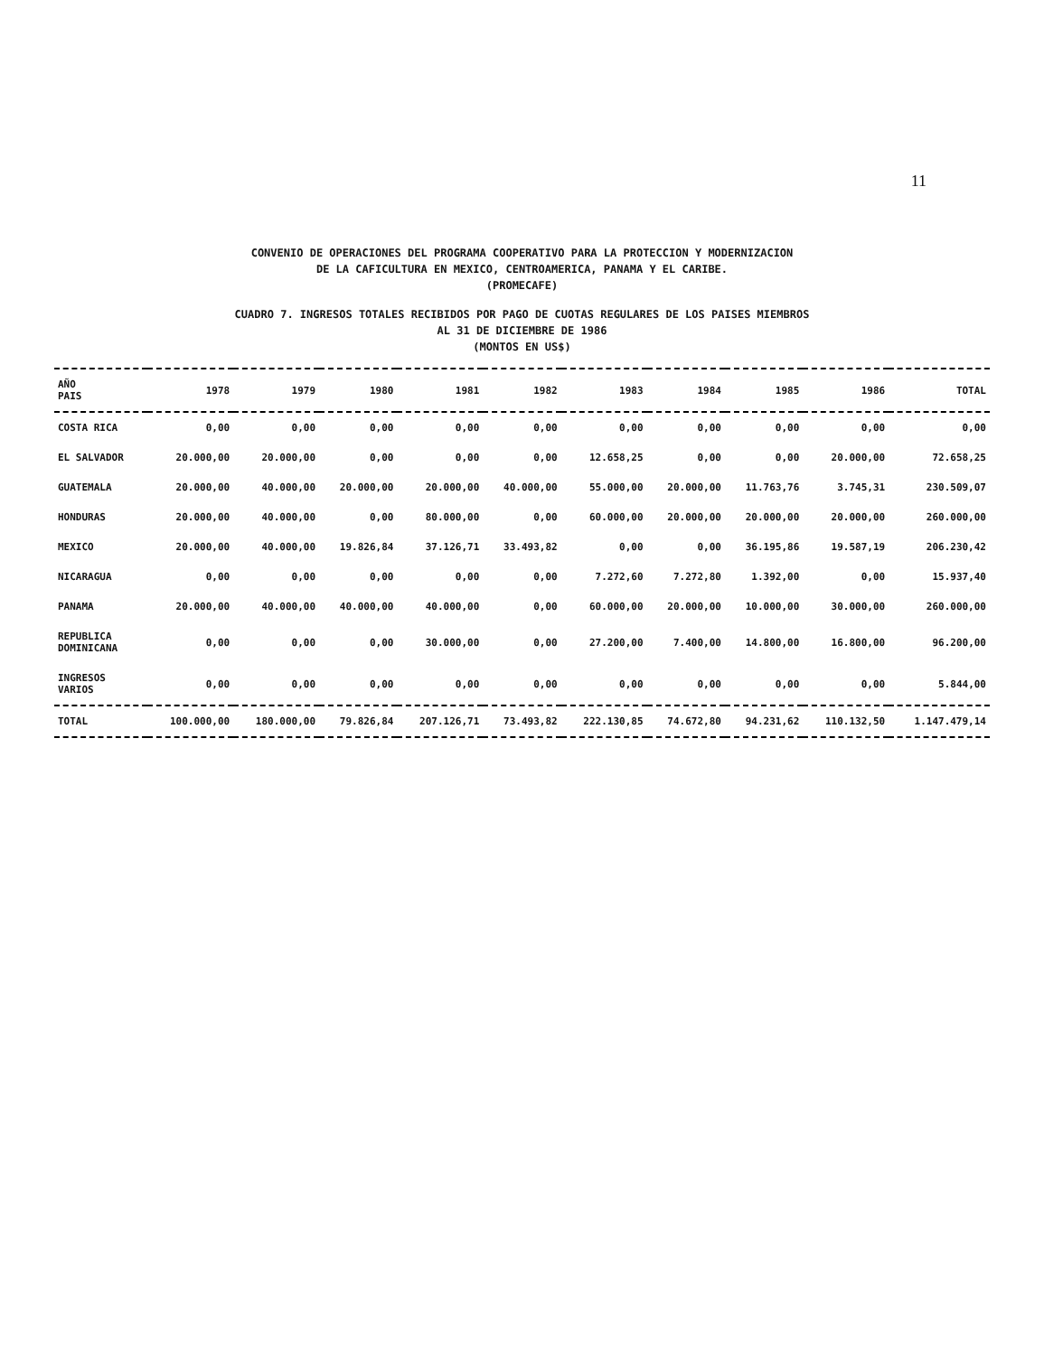11
CONVENIO DE OPERACIONES DEL PROGRAMA COOPERATIVO PARA LA PROTECCION Y MODERNIZACION
DE LA CAFICULTURA EN MEXICO, CENTROAMERICA, PANAMA Y EL CARIBE.
(PROMECAFE)
CUADRO 7. INGRESOS TOTALES RECIBIDOS POR PAGO DE CUOTAS REGULARES DE LOS PAISES MIEMBROS
AL 31 DE DICIEMBRE DE 1986
(MONTOS EN US$)
| AÑO PAIS | 1978 | 1979 | 1980 | 1981 | 1982 | 1983 | 1984 | 1985 | 1986 | TOTAL |
| --- | --- | --- | --- | --- | --- | --- | --- | --- | --- | --- |
| COSTA RICA | 0,00 | 0,00 | 0,00 | 0,00 | 0,00 | 0,00 | 0,00 | 0,00 | 0,00 | 0,00 |
| EL SALVADOR | 20.000,00 | 20.000,00 | 0,00 | 0,00 | 0,00 | 12.658,25 | 0,00 | 0,00 | 20.000,00 | 72.658,25 |
| GUATEMALA | 20.000,00 | 40.000,00 | 20.000,00 | 20.000,00 | 40.000,00 | 55.000,00 | 20.000,00 | 11.763,76 | 3.745,31 | 230.509,07 |
| HONDURAS | 20.000,00 | 40.000,00 | 0,00 | 80.000,00 | 0,00 | 60.000,00 | 20.000,00 | 20.000,00 | 20.000,00 | 260.000,00 |
| MEXICO | 20.000,00 | 40.000,00 | 19.826,84 | 37.126,71 | 33.493,82 | 0,00 | 0,00 | 36.195,86 | 19.587,19 | 206.230,42 |
| NICARAGUA | 0,00 | 0,00 | 0,00 | 0,00 | 0,00 | 7.272,60 | 7.272,80 | 1.392,00 | 0,00 | 15.937,40 |
| PANAMA | 20.000,00 | 40.000,00 | 40.000,00 | 40.000,00 | 0,00 | 60.000,00 | 20.000,00 | 10.000,00 | 30.000,00 | 260.000,00 |
| REPUBLICA DOMINICANA | 0,00 | 0,00 | 0,00 | 30.000,00 | 0,00 | 27.200,00 | 7.400,00 | 14.800,00 | 16.800,00 | 96.200,00 |
| INGRESOS VARIOS | 0,00 | 0,00 | 0,00 | 0,00 | 0,00 | 0,00 | 0,00 | 0,00 | 0,00 | 5.844,00 |
| TOTAL | 100.000,00 | 180.000,00 | 79.826,84 | 207.126,71 | 73.493,82 | 222.130,85 | 74.672,80 | 94.231,62 | 110.132,50 | 1.147.479,14 |